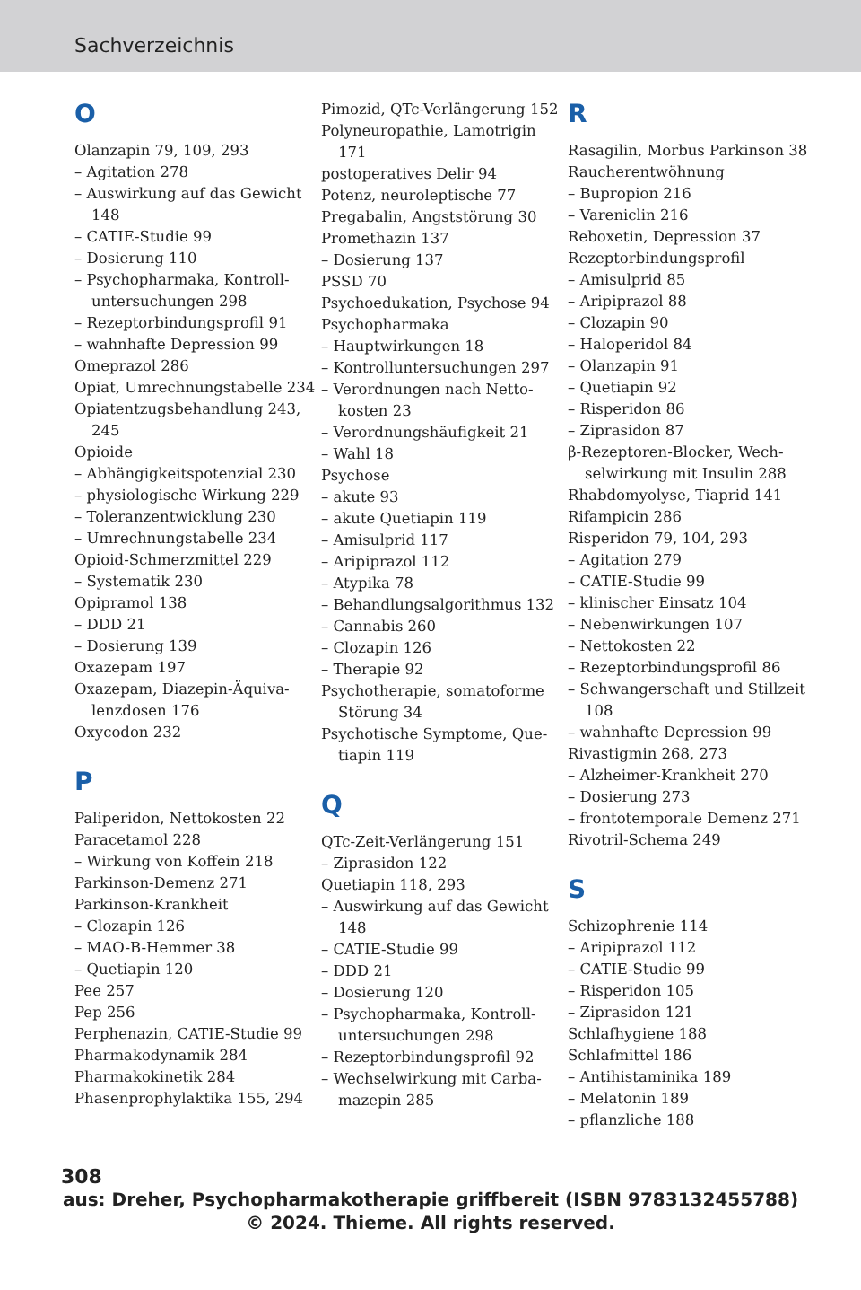Sachverzeichnis
O
Olanzapin 79, 109, 293
– Agitation 278
– Auswirkung auf das Gewicht 148
– CATIE-Studie 99
– Dosierung 110
– Psychopharmaka, Kontroll­untersuchungen 298
– Rezeptorbindungsprofil 91
– wahnhafte Depression 99
Omeprazol 286
Opiat, Umrechnungstabelle 234
Opiatentzugsbehandlung 243, 245
Opioide
– Abhängigkeitspotenzial 230
– physiologische Wirkung 229
– Toleranzentwicklung 230
– Umrechnungstabelle 234
Opioid-Schmerzmittel 229
– Systematik 230
Opipramol 138
– DDD 21
– Dosierung 139
Oxazepam 197
Oxazepam, Diazepin-Äquiva­lenzdosen 176
Oxycodon 232
P
Paliperidon, Nettokosten 22
Paracetamol 228
– Wirkung von Koffein 218
Parkinson-Demenz 271
Parkinson-Krankheit
– Clozapin 126
– MAO-B-Hemmer 38
– Quetiapin 120
Pee 257
Pep 256
Perphenazin, CATIE-Studie 99
Pharmakodynamik 284
Pharmakokinetik 284
Phasenprophylaktika 155, 294
Pimozid, QTc-Verlängerung 152
Polyneuropathie, Lamotrigin 171
postoperatives Delir 94
Potenz, neuroleptische 77
Pregabalin, Angststörung 30
Promethazin 137
– Dosierung 137
PSSD 70
Psychoedukation, Psychose 94
Psychopharmaka
– Hauptwirkungen 18
– Kontrolluntersuchungen 297
– Verordnungen nach Netto­kosten 23
– Verordnungshäufigkeit 21
– Wahl 18
Psychose
– akute 93
– akute Quetiapin 119
– Amisulprid 117
– Aripiprazol 112
– Atypika 78
– Behandlungsalgorithmus 132
– Cannabis 260
– Clozapin 126
– Therapie 92
Psychotherapie, somatoforme Störung 34
Psychotische Symptome, Que­tiapin 119
Q
QTc-Zeit-Verlängerung 151
– Ziprasidon 122
Quetiapin 118, 293
– Auswirkung auf das Gewicht 148
– CATIE-Studie 99
– DDD 21
– Dosierung 120
– Psychopharmaka, Kontroll­untersuchungen 298
– Rezeptorbindungsprofil 92
– Wechselwirkung mit Carba­mazepin 285
R
Rasagilin, Morbus Parkinson 38
Raucherentwöhnung
– Bupropion 216
– Vareniclin 216
Reboxetin, Depression 37
Rezeptorbindungsprofil
– Amisulprid 85
– Aripiprazol 88
– Clozapin 90
– Haloperidol 84
– Olanzapin 91
– Quetiapin 92
– Risperidon 86
– Ziprasidon 87
β-Rezeptoren-Blocker, Wech­selwirkung mit Insulin 288
Rhabdomyolyse, Tiaprid 141
Rifampicin 286
Risperidon 79, 104, 293
– Agitation 279
– CATIE-Studie 99
– klinischer Einsatz 104
– Nebenwirkungen 107
– Nettokosten 22
– Rezeptorbindungsprofil 86
– Schwangerschaft und Still­zeit 108
– wahnhafte Depression 99
Rivastigmin 268, 273
– Alzheimer-Krankheit 270
– Dosierung 273
– frontotemporale Demenz 271
Rivotril-Schema 249
S
Schizophrenie 114
– Aripiprazol 112
– CATIE-Studie 99
– Risperidon 105
– Ziprasidon 121
Schlafhygiene 188
Schlafmittel 186
– Antihistaminika 189
– Melatonin 189
– pflanzliche 188
308
aus: Dreher, Psychopharmakotherapie griffbereit (ISBN 9783132455788)
© 2024. Thieme. All rights reserved.